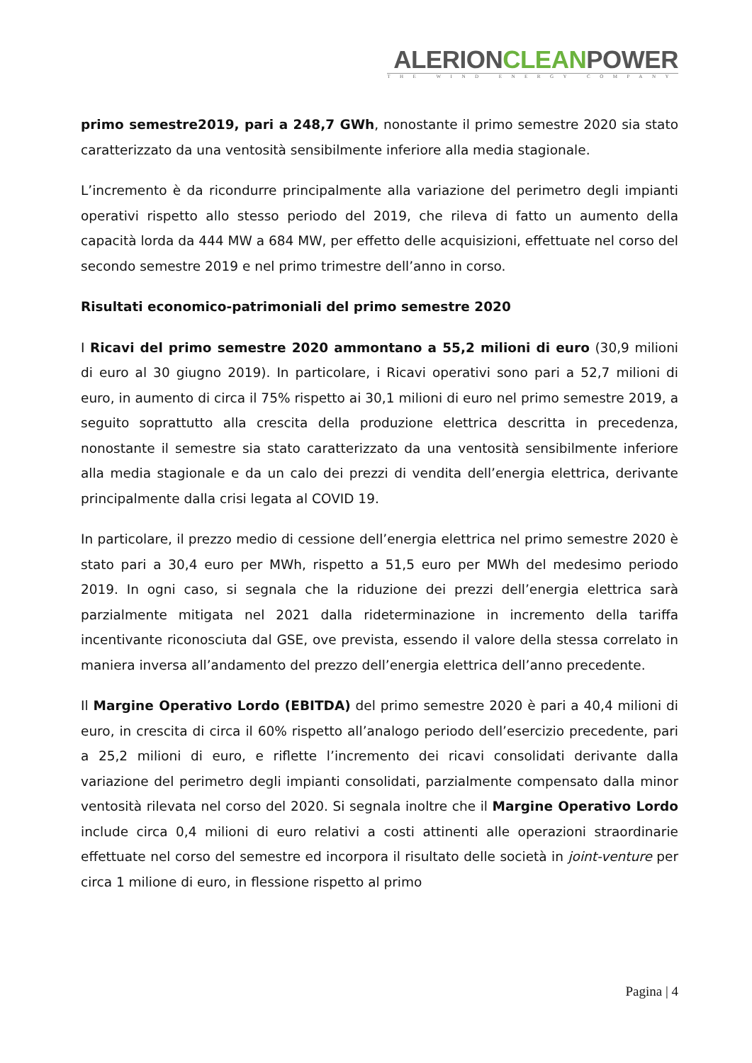ALERIONCLEANPOWER
THE WIND ENERGY COMPANY
primo semestre2019, pari a 248,7 GWh, nonostante il primo semestre 2020 sia stato caratterizzato da una ventosità sensibilmente inferiore alla media stagionale.
L’incremento è da ricondurre principalmente alla variazione del perimetro degli impianti operativi rispetto allo stesso periodo del 2019, che rileva di fatto un aumento della capacità lorda da 444 MW a 684 MW, per effetto delle acquisizioni, effettuate nel corso del secondo semestre 2019 e nel primo trimestre dell’anno in corso.
Risultati economico-patrimoniali del primo semestre 2020
I Ricavi del primo semestre 2020 ammontano a 55,2 milioni di euro (30,9 milioni di euro al 30 giugno 2019). In particolare, i Ricavi operativi sono pari a 52,7 milioni di euro, in aumento di circa il 75% rispetto ai 30,1 milioni di euro nel primo semestre 2019, a seguito soprattutto alla crescita della produzione elettrica descritta in precedenza, nonostante il semestre sia stato caratterizzato da una ventosità sensibilmente inferiore alla media stagionale e da un calo dei prezzi di vendita dell’energia elettrica, derivante principalmente dalla crisi legata al COVID 19.
In particolare, il prezzo medio di cessione dell’energia elettrica nel primo semestre 2020 è stato pari a 30,4 euro per MWh, rispetto a 51,5 euro per MWh del medesimo periodo 2019. In ogni caso, si segnala che la riduzione dei prezzi dell’energia elettrica sarà parzialmente mitigata nel 2021 dalla rideterminazione in incremento della tariffa incentivante riconosciuta dal GSE, ove prevista, essendo il valore della stessa correlato in maniera inversa all’andamento del prezzo dell’energia elettrica dell’anno precedente.
Il Margine Operativo Lordo (EBITDA) del primo semestre 2020 è pari a 40,4 milioni di euro, in crescita di circa il 60% rispetto all’analogo periodo dell’esercizio precedente, pari a 25,2 milioni di euro, e riflette l’incremento dei ricavi consolidati derivante dalla variazione del perimetro degli impianti consolidati, parzialmente compensato dalla minor ventosità rilevata nel corso del 2020. Si segnala inoltre che il Margine Operativo Lordo include circa 0,4 milioni di euro relativi a costi attinenti alle operazioni straordinarie effettuate nel corso del semestre ed incorpora il risultato delle società in joint-venture per circa 1 milione di euro, in flessione rispetto al primo
Pagina | 4